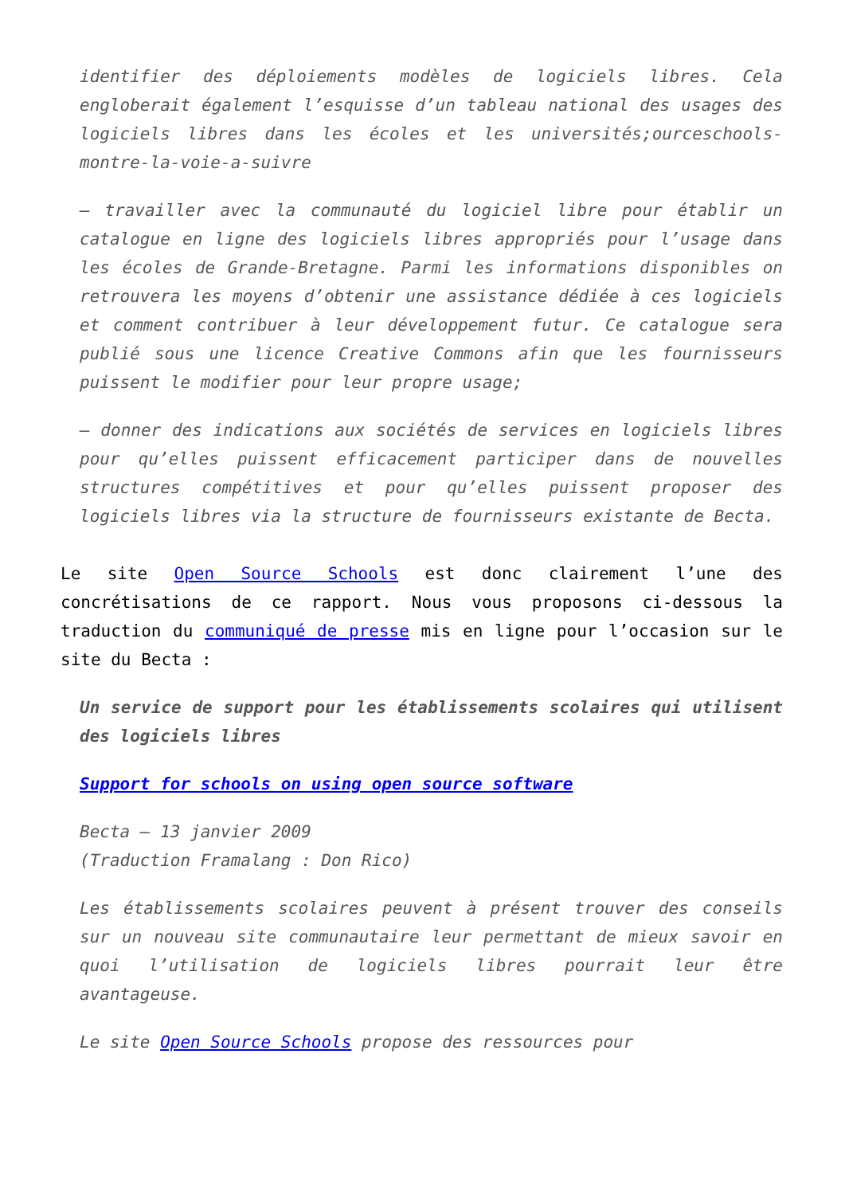identifier des déploiements modèles de logiciels libres. Cela engloberait également l’esquisse d’un tableau national des usages des logiciels libres dans les écoles et les universités;ourceschools-montre-la-voie-a-suivre
– travailler avec la communauté du logiciel libre pour établir un catalogue en ligne des logiciels libres appropriés pour l’usage dans les écoles de Grande-Bretagne. Parmi les informations disponibles on retrouvera les moyens d’obtenir une assistance dédiée à ces logiciels et comment contribuer à leur développement futur. Ce catalogue sera publié sous une licence Creative Commons afin que les fournisseurs puissent le modifier pour leur propre usage;
– donner des indications aux sociétés de services en logiciels libres pour qu’elles puissent efficacement participer dans de nouvelles structures compétitives et pour qu’elles puissent proposer des logiciels libres via la structure de fournisseurs existante de Becta.
Le site Open Source Schools est donc clairement l’une des concrétisations de ce rapport. Nous vous proposons ci-dessous la traduction du communiqué de presse mis en ligne pour l’occasion sur le site du Becta :
Un service de support pour les établissements scolaires qui utilisent des logiciels libres
Support for schools on using open source software
Becta – 13 janvier 2009
(Traduction Framalang : Don Rico)
Les établissements scolaires peuvent à présent trouver des conseils sur un nouveau site communautaire leur permettant de mieux savoir en quoi l’utilisation de logiciels libres pourrait leur être avantageuse.
Le site Open Source Schools propose des ressources pour